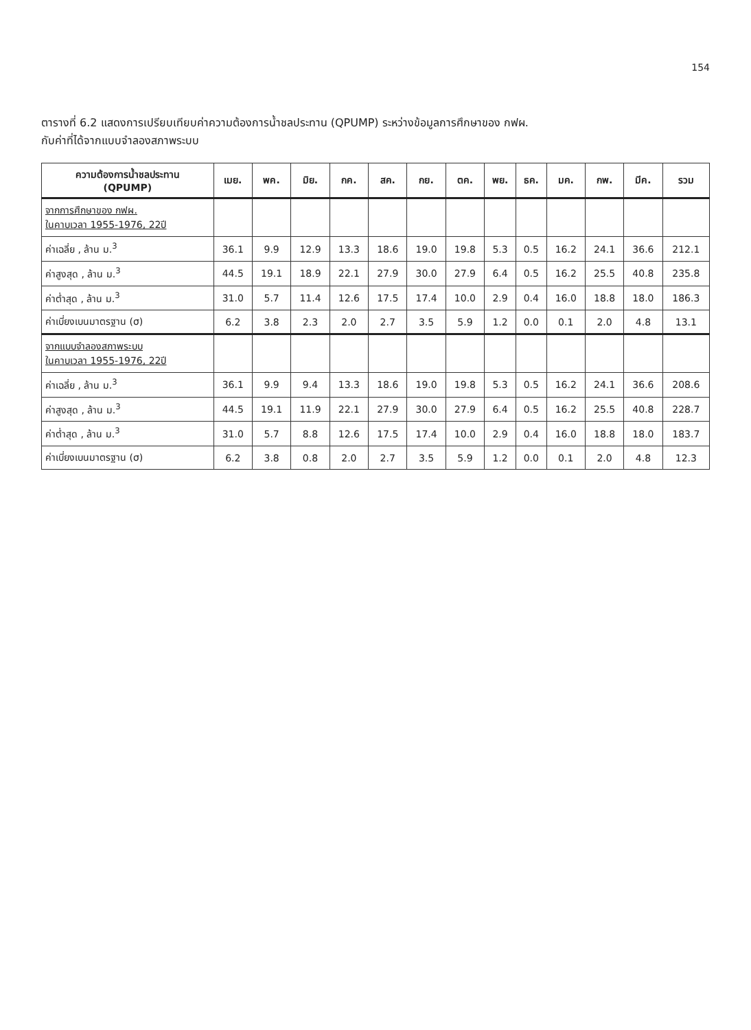154
ตารางที่ 6.2 แสดงการเปรียบเทียบค่าความต้องการน้ำชลประทาน (QPUMP) ระหว่างข้อมูลการศึกษาของ กฟผ.
กับค่าที่ได้จากแบบจำลองสภาพระบบ
| ความต้องการน้ำชลประทาน (QPUMP) | เมย. | พค. | มิย. | กค. | สค. | กย. | ตค. | พย. | ธค. | มค. | กพ. | มีค. | รวม |
| --- | --- | --- | --- | --- | --- | --- | --- | --- | --- | --- | --- | --- | --- |
| จากการศึกษาของ กฟผ. ในคาบเวลา 1955-1976, 22ปี | | | | | | | | | | | | | |
| ค่าเฉลี่ย , ล้าน ม.<sup>3</sup> | 36.1 | 9.9 | 12.9 | 13.3 | 18.6 | 19.0 | 19.8 | 5.3 | 0.5 | 16.2 | 24.1 | 36.6 | 212.1 |
| ค่าสูงสุด , ล้าน ม.<sup>3</sup> | 44.5 | 19.1 | 18.9 | 22.1 | 27.9 | 30.0 | 27.9 | 6.4 | 0.5 | 16.2 | 25.5 | 40.8 | 235.8 |
| ค่าต่ำสุด , ล้าน ม.<sup>3</sup> | 31.0 | 5.7 | 11.4 | 12.6 | 17.5 | 17.4 | 10.0 | 2.9 | 0.4 | 16.0 | 18.8 | 18.0 | 186.3 |
| ค่าเบี่ยงเบนมาตรฐาน (σ) | 6.2 | 3.8 | 2.3 | 2.0 | 2.7 | 3.5 | 5.9 | 1.2 | 0.0 | 0.1 | 2.0 | 4.8 | 13.1 |
| จากแบบจำลองสภาพระบบ ในคาบเวลา 1955-1976, 22ปี | | | | | | | | | | | | | |
| ค่าเฉลี่ย , ล้าน ม.<sup>3</sup> | 36.1 | 9.9 | 9.4 | 13.3 | 18.6 | 19.0 | 19.8 | 5.3 | 0.5 | 16.2 | 24.1 | 36.6 | 208.6 |
| ค่าสูงสุด , ล้าน ม.<sup>3</sup> | 44.5 | 19.1 | 11.9 | 22.1 | 27.9 | 30.0 | 27.9 | 6.4 | 0.5 | 16.2 | 25.5 | 40.8 | 228.7 |
| ค่าต่ำสุด , ล้าน ม.<sup>3</sup> | 31.0 | 5.7 | 8.8 | 12.6 | 17.5 | 17.4 | 10.0 | 2.9 | 0.4 | 16.0 | 18.8 | 18.0 | 183.7 |
| ค่าเบี่ยงเบนมาตรฐาน (σ) | 6.2 | 3.8 | 0.8 | 2.0 | 2.7 | 3.5 | 5.9 | 1.2 | 0.0 | 0.1 | 2.0 | 4.8 | 12.3 |